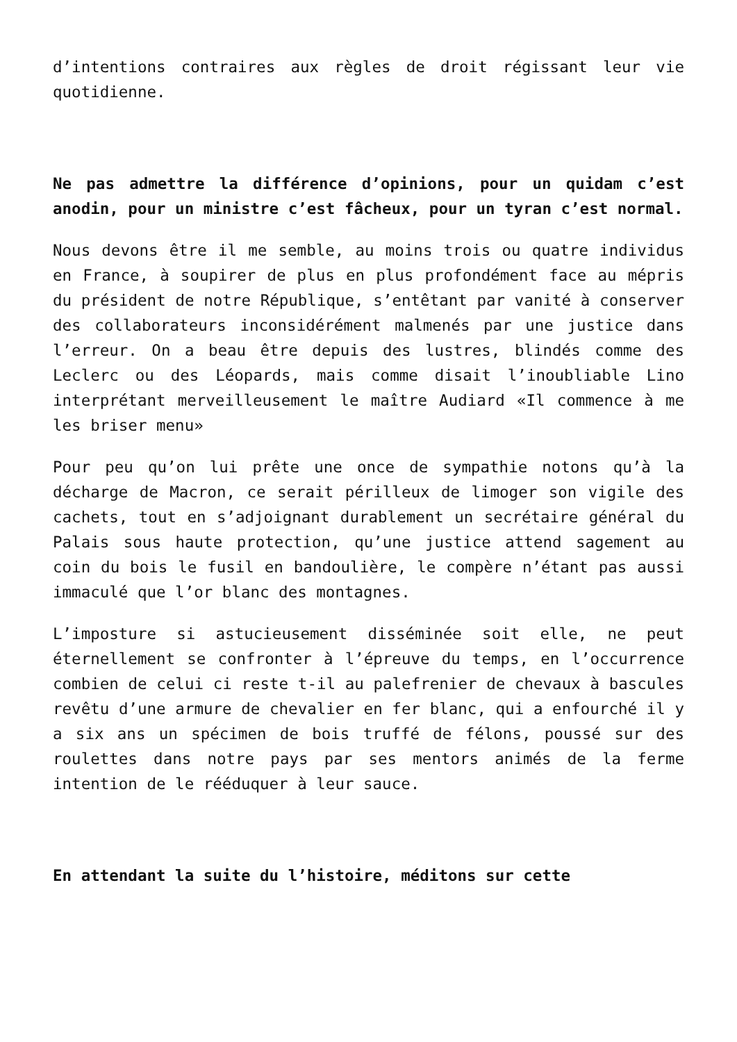d’intentions contraires aux règles de droit régissant leur vie quotidienne.
Ne pas admettre la différence d’opinions, pour un quidam c’est anodin, pour un ministre c’est fâcheux, pour un tyran c’est normal.
Nous devons être il me semble, au moins trois ou quatre individus en France, à soupirer de plus en plus profondément face au mépris du président de notre République, s’entêtant par vanité à conserver des collaborateurs inconsidérément malmenés par une justice dans l’erreur. On a beau être depuis des lustres, blindés comme des Leclerc ou des Léopards, mais comme disait l’inoubliable Lino interprétant merveilleusement le maître Audiard «Il commence à me les briser menu»
Pour peu qu’on lui prête une once de sympathie notons qu’à la décharge de Macron, ce serait périlleux de limoger son vigile des cachets, tout en s’adjoignant durablement un secrétaire général du Palais sous haute protection, qu’une justice attend sagement au coin du bois le fusil en bandoulière, le compère n’étant pas aussi immaculé que l’or blanc des montagnes.
L’imposture si astucieusement disséminée soit elle, ne peut éternellement se confronter à l’épreuve du temps, en l’occurrence combien de celui ci reste t-il au palefrenier de chevaux à bascules revêtu d’une armure de chevalier en fer blanc, qui a enfourché il y a six ans un spécimen de bois truffé de félons, poussé sur des roulettes dans notre pays par ses mentors animés de la ferme intention de le rééduquer à leur sauce.
En attendant la suite du l’histoire, méditons sur cette